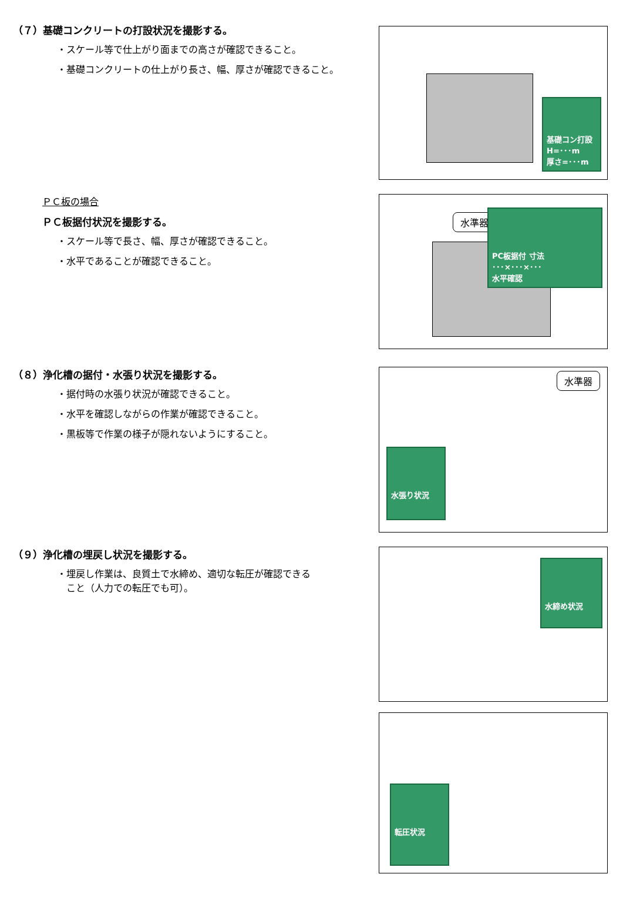（７）基礎コンクリートの打設状況を撮影する。
・スケール等で仕上がり面までの高さが確認できること。
・基礎コンクリートの仕上がり長さ、幅、厚さが確認できること。
基礎コン打設
H=･･･m
厚さ=･･･m
ＰＣ板の場合
ＰＣ板据付状況を撮影する。
・スケール等で長さ、幅、厚さが確認できること。
・水平であることが確認できること。
水準器
PC板据付 寸法
･･･×･･･×･･･
水平確認
（８）浄化槽の据付・水張り状況を撮影する。
・据付時の水張り状況が確認できること。
・水平を確認しながらの作業が確認できること。
・黒板等で作業の様子が隠れないようにすること。
水準器
水張り状況
（９）浄化槽の埋戻し状況を撮影する。
・埋戻し作業は、良質土で水締め、適切な転圧が確認できる
　こと（人力での転圧でも可）。
水締め状況
転圧状況